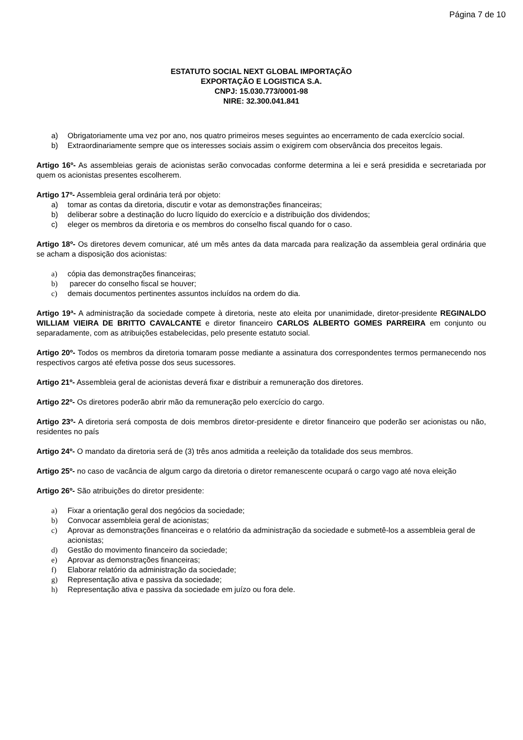Página 7 de 10
ESTATUTO SOCIAL NEXT GLOBAL IMPORTAÇÃO
EXPORTAÇÃO E LOGISTICA S.A.
CNPJ: 15.030.773/0001-98
NIRE: 32.300.041.841
a) Obrigatoriamente uma vez por ano, nos quatro primeiros meses seguintes ao encerramento de cada exercício social.
b) Extraordinariamente sempre que os interesses sociais assim o exigirem com observância dos preceitos legais.
Artigo 16º- As assembleias gerais de acionistas serão convocadas conforme determina a lei e será presidida e secretariada por quem os acionistas presentes escolherem.
Artigo 17º- Assembleia geral ordinária terá por objeto:
a) tomar as contas da diretoria, discutir e votar as demonstrações financeiras;
b) deliberar sobre a destinação do lucro líquido do exercício e a distribuição dos dividendos;
c) eleger os membros da diretoria e os membros do conselho fiscal quando for o caso.
Artigo 18º- Os diretores devem comunicar, até um mês antes da data marcada para realização da assembleia geral ordinária que se acham a disposição dos acionistas:
a) cópia das demonstrações financeiras;
b) parecer do conselho fiscal se houver;
c) demais documentos pertinentes assuntos incluídos na ordem do dia.
Artigo 19ª- A administração da sociedade compete à diretoria, neste ato eleita por unanimidade, diretor-presidente REGINALDO WILLIAM VIEIRA DE BRITTO CAVALCANTE e diretor financeiro CARLOS ALBERTO GOMES PARREIRA em conjunto ou separadamente, com as atribuições estabelecidas, pelo presente estatuto social.
Artigo 20º- Todos os membros da diretoria tomaram posse mediante a assinatura dos correspondentes termos permanecendo nos respectivos cargos até efetiva posse dos seus sucessores.
Artigo 21º- Assembleia geral de acionistas deverá fixar e distribuir a remuneração dos diretores.
Artigo 22º- Os diretores poderão abrir mão da remuneração pelo exercício do cargo.
Artigo 23º- A diretoria será composta de dois membros diretor-presidente e diretor financeiro que poderão ser acionistas ou não, residentes no país
Artigo 24º- O mandato da diretoria será de (3) três anos admitida a reeleição da totalidade dos seus membros.
Artigo 25º- no caso de vacância de algum cargo da diretoria o diretor remanescente ocupará o cargo vago até nova eleição
Artigo 26º- São atribuições do diretor presidente:
a) Fixar a orientação geral dos negócios da sociedade;
b) Convocar assembleia geral de acionistas;
c) Aprovar as demonstrações financeiras e o relatório da administração da sociedade e submetê-los a assembleia geral de acionistas;
d) Gestão do movimento financeiro da sociedade;
e) Aprovar as demonstrações financeiras;
f) Elaborar relatório da administração da sociedade;
g) Representação ativa e passiva da sociedade;
h) Representação ativa e passiva da sociedade em juízo ou fora dele.